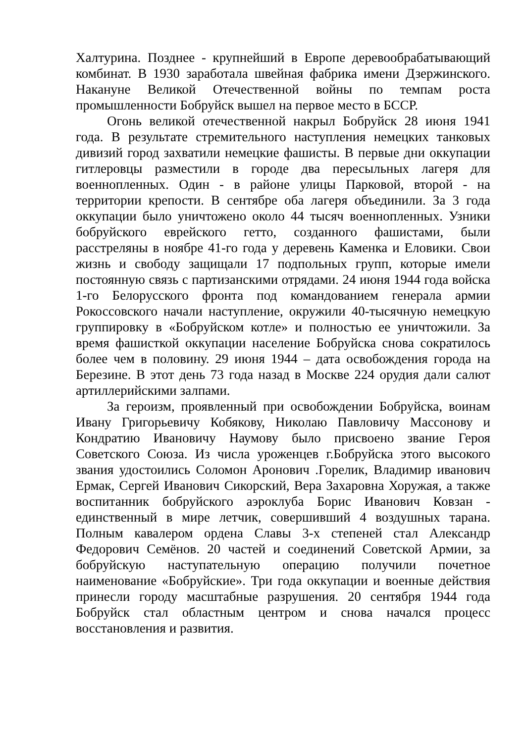Халтурина. Позднее - крупнейший в Европе деревообрабатывающий комбинат. В 1930 заработала швейная фабрика имени Дзержинского. Накануне Великой Отечественной войны по темпам роста промышленности Бобруйск вышел на первое место в БССР.
Огонь великой отечественной накрыл Бобруйск 28 июня 1941 года. В результате стремительного наступления немецких танковых дивизий город захватили немецкие фашисты. В первые дни оккупации гитлеровцы разместили в городе два пересыльных лагеря для военнопленных. Один - в районе улицы Парковой, второй - на территории крепости. В сентябре оба лагеря объединили. За 3 года оккупации было уничтожено около 44 тысяч военнопленных. Узники бобруйского еврейского гетто, созданного фашистами, были расстреляны в ноябре 41-го года у деревень Каменка и Еловики. Свои жизнь и свободу защищали 17 подпольных групп, которые имели постоянную связь с партизанскими отрядами. 24 июня 1944 года войска 1-го Белорусского фронта под командованием генерала армии Рокоссовского начали наступление, окружили 40-тысячную немецкую группировку в «Бобруйском котле» и полностью ее уничтожили. За время фашисткой оккупации население Бобруйска снова сократилось более чем в половину. 29 июня 1944 – дата освобождения города на Березине. В этот день 73 года назад в Москве 224 орудия дали салют артиллерийскими залпами.
За героизм, проявленный при освобождении Бобруйска, воинам Ивану Григорьевичу Кобякову, Николаю Павловичу Массонову и Кондратию Ивановичу Наумову было присвоено звание Героя Советского Союза. Из числа уроженцев г.Бобруйска этого высокого звания удостоились Соломон Аронович .Горелик, Владимир иванович Ермак, Сергей Иванович Сикорский, Вера Захаровна Хоружая, а также воспитанник бобруйского аэроклуба Борис Иванович Ковзан - единственный в мире летчик, совершивший 4 воздушных тарана. Полным кавалером ордена Славы 3-х степеней стал Александр Федорович Семёнов. 20 частей и соединений Советской Армии, за бобруйскую наступательную операцию получили почетное наименование «Бобруйские». Три года оккупации и военные действия принесли городу масштабные разрушения. 20 сентября 1944 года Бобруйск стал областным центром и снова начался процесс восстановления и развития.